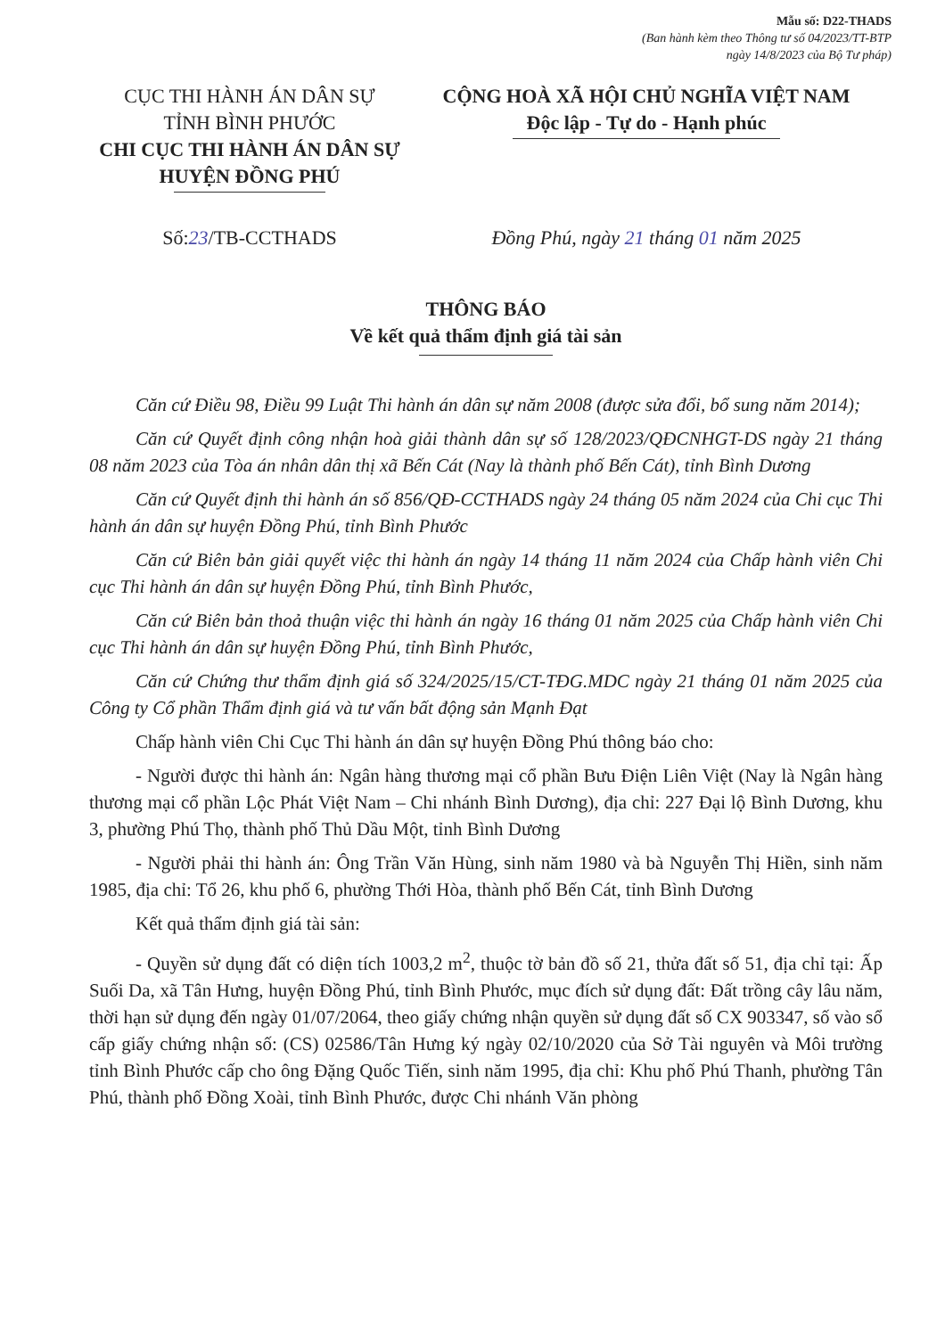Mẫu số: D22-THADS
(Ban hành kèm theo Thông tư số 04/2023/TT-BTP
ngày 14/8/2023 của Bộ Tư pháp)
CỤC THI HÀNH ÁN DÂN SỰ
TỈNH BÌNH PHƯỚC
CHI CỤC THI HÀNH ÁN DÂN SỰ HUYỆN ĐỒNG PHÚ
CỘNG HOÀ XÃ HỘI CHỦ NGHĨA VIỆT NAM
Độc lập - Tự do - Hạnh phúc
Số:23/TB-CCTHADS Đồng Phú, ngày 21 tháng 01 năm 2025
THÔNG BÁO
Về kết quả thẩm định giá tài sản
Căn cứ Điều 98, Điều 99 Luật Thi hành án dân sự năm 2008 (được sửa đổi, bổ sung năm 2014);
Căn cứ Quyết định công nhận hoà giải thành dân sự số 128/2023/QĐCNHGT-DS ngày 21 tháng 08 năm 2023 của Tòa án nhân dân thị xã Bến Cát (Nay là thành phố Bến Cát), tỉnh Bình Dương
Căn cứ Quyết định thi hành án số 856/QĐ-CCTHADS ngày 24 tháng 05 năm 2024 của Chi cục Thi hành án dân sự huyện Đồng Phú, tỉnh Bình Phước
Căn cứ Biên bản giải quyết việc thi hành án ngày 14 tháng 11 năm 2024 của Chấp hành viên Chi cục Thi hành án dân sự huyện Đồng Phú, tỉnh Bình Phước,
Căn cứ Biên bản thoả thuận việc thi hành án ngày 16 tháng 01 năm 2025 của Chấp hành viên Chi cục Thi hành án dân sự huyện Đồng Phú, tỉnh Bình Phước,
Căn cứ Chứng thư thẩm định giá số 324/2025/15/CT-TĐG.MDC ngày 21 tháng 01 năm 2025 của Công ty Cổ phần Thẩm định giá và tư vấn bất động sản Mạnh Đạt
Chấp hành viên Chi Cục Thi hành án dân sự huyện Đồng Phú thông báo cho:
- Người được thi hành án: Ngân hàng thương mại cổ phần Bưu Điện Liên Việt (Nay là Ngân hàng thương mại cổ phần Lộc Phát Việt Nam – Chi nhánh Bình Dương), địa chỉ: 227 Đại lộ Bình Dương, khu 3, phường Phú Thọ, thành phố Thủ Dầu Một, tỉnh Bình Dương
- Người phải thi hành án: Ông Trần Văn Hùng, sinh năm 1980 và bà Nguyễn Thị Hiền, sinh năm 1985, địa chỉ: Tổ 26, khu phố 6, phường Thới Hòa, thành phố Bến Cát, tỉnh Bình Dương
Kết quả thẩm định giá tài sản:
- Quyền sử dụng đất có diện tích 1003,2 m<sup>2</sup>, thuộc tờ bản đồ số 21, thửa đất số 51, địa chỉ tại: Ấp Suối Da, xã Tân Hưng, huyện Đồng Phú, tỉnh Bình Phước, mục đích sử dụng đất: Đất trồng cây lâu năm, thời hạn sử dụng đến ngày 01/07/2064, theo giấy chứng nhận quyền sử dụng đất số CX 903347, số vào sổ cấp giấy chứng nhận số: (CS) 02586/Tân Hưng ký ngày 02/10/2020 của Sở Tài nguyên và Môi trường tỉnh Bình Phước cấp cho ông Đặng Quốc Tiến, sinh năm 1995, địa chỉ: Khu phố Phú Thanh, phường Tân Phú, thành phố Đồng Xoài, tỉnh Bình Phước, được Chi nhánh Văn phòng